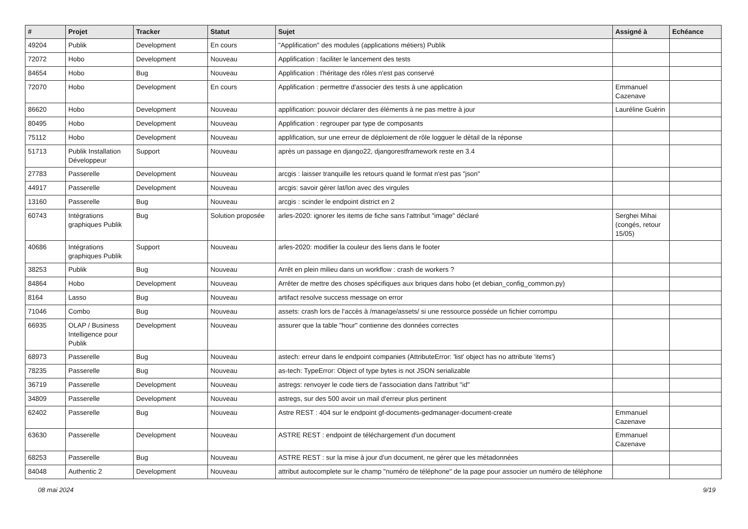| # | Projet | Tracker | Statut | Sujet | Assigné à | Echéance |
| --- | --- | --- | --- | --- | --- | --- |
| 49204 | Publik | Development | En cours | "Applification" des modules (applications métiers) Publik | | |
| 72072 | Hobo | Development | Nouveau | Applification : faciliter le lancement des tests | | |
| 84654 | Hobo | Bug | Nouveau | Applification : l'héritage des rôles n'est pas conservé | | |
| 72070 | Hobo | Development | En cours | Applification : permettre d'associer des tests à une application | Emmanuel Cazenave | |
| 86620 | Hobo | Development | Nouveau | applification: pouvoir déclarer des éléments à ne pas mettre à jour | Lauréline Guérin | |
| 80495 | Hobo | Development | Nouveau | Applification : regrouper par type de composants | | |
| 75112 | Hobo | Development | Nouveau | applification, sur une erreur de déploiement de rôle logguer le détail de la réponse | | |
| 51713 | Publik Installation Développeur | Support | Nouveau | après un passage en django22, djangorestframework reste en 3.4 | | |
| 27783 | Passerelle | Development | Nouveau | arcgis : laisser tranquille les retours quand le format n'est pas "json" | | |
| 44917 | Passerelle | Development | Nouveau | arcgis: savoir gérer lat/lon avec des virgules | | |
| 13160 | Passerelle | Bug | Nouveau | arcgis : scinder le endpoint district en 2 | | |
| 60743 | Intégrations graphiques Publik | Bug | Solution proposée | arles-2020: ignorer les items de fiche sans l'attribut "image" déclaré | Serghei Mihai (congés, retour 15/05) | |
| 40686 | Intégrations graphiques Publik | Support | Nouveau | arles-2020: modifier la couleur des liens dans le footer | | |
| 38253 | Publik | Bug | Nouveau | Arrêt en plein milieu dans un workflow : crash de workers ? | | |
| 84864 | Hobo | Development | Nouveau | Arrêter de mettre des choses spécifiques aux briques dans hobo (et debian_config_common.py) | | |
| 8164 | Lasso | Bug | Nouveau | artifact resolve success message on error | | |
| 71046 | Combo | Bug | Nouveau | assets: crash lors de l'accès à /manage/assets/ si une ressource posséde un fichier corrompu | | |
| 66935 | OLAP / Business Intelligence pour Publik | Development | Nouveau | assurer que la table "hour" contienne des données correctes | | |
| 68973 | Passerelle | Bug | Nouveau | astech: erreur dans le endpoint companies (AttributeError: 'list' object has no attribute 'items') | | |
| 78235 | Passerelle | Bug | Nouveau | as-tech: TypeError: Object of type bytes is not JSON serializable | | |
| 36719 | Passerelle | Development | Nouveau | astregs: renvoyer le code tiers de l'association dans l'attribut "id" | | |
| 34809 | Passerelle | Development | Nouveau | astregs, sur des 500 avoir un mail d'erreur plus pertinent | | |
| 62402 | Passerelle | Bug | Nouveau | Astre REST : 404 sur le endpoint gf-documents-gedmanager-document-create | Emmanuel Cazenave | |
| 63630 | Passerelle | Development | Nouveau | ASTRE REST : endpoint de téléchargement d'un document | Emmanuel Cazenave | |
| 68253 | Passerelle | Bug | Nouveau | ASTRE REST : sur la mise à jour d'un document, ne gérer que les métadonnées | | |
| 84048 | Authentic 2 | Development | Nouveau | attribut autocomplete sur le champ "numéro de téléphone" de la page pour associer un numéro de téléphone | | |
08 mai 2024 9/19